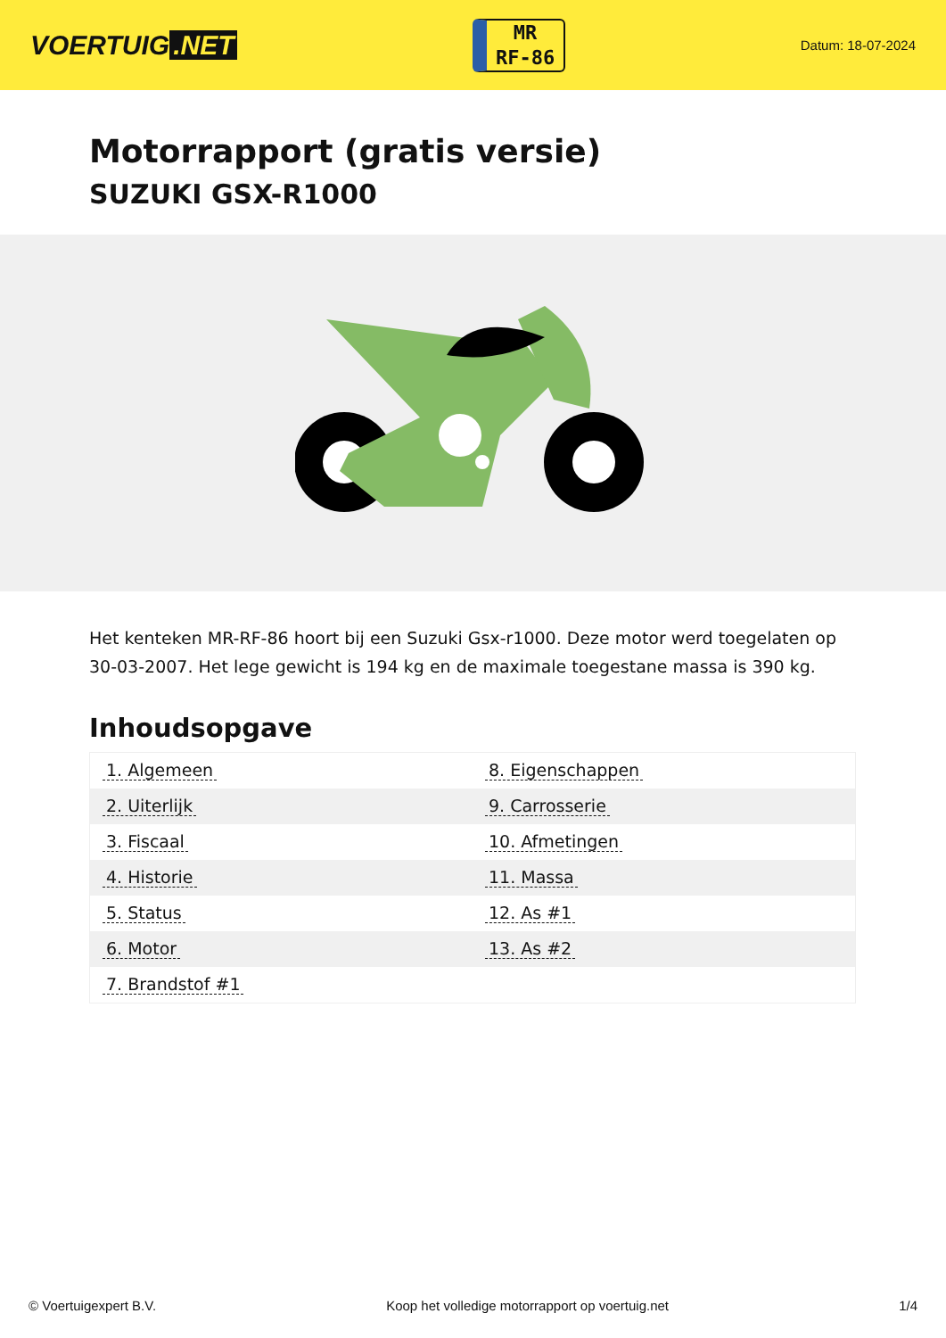VOERTUIG.NET
MR
RF-86
Datum: 18-07-2024
Motorrapport (gratis versie)
SUZUKI GSX-R1000
Het kenteken MR-RF-86 hoort bij een Suzuki Gsx-r1000. Deze motor werd toegelaten op 30-03-2007. Het lege gewicht is 194 kg en de maximale toegestane massa is 390 kg.
Inhoudsopgave
| 1. Algemeen | 8. Eigenschappen |
| 2. Uiterlijk | 9. Carrosserie |
| 3. Fiscaal | 10. Afmetingen |
| 4. Historie | 11. Massa |
| 5. Status | 12. As #1 |
| 6. Motor | 13. As #2 |
| 7. Brandstof #1 | |
© Voertuigexpert B.V. Koop het volledige motorrapport op voertuig.net
1/4